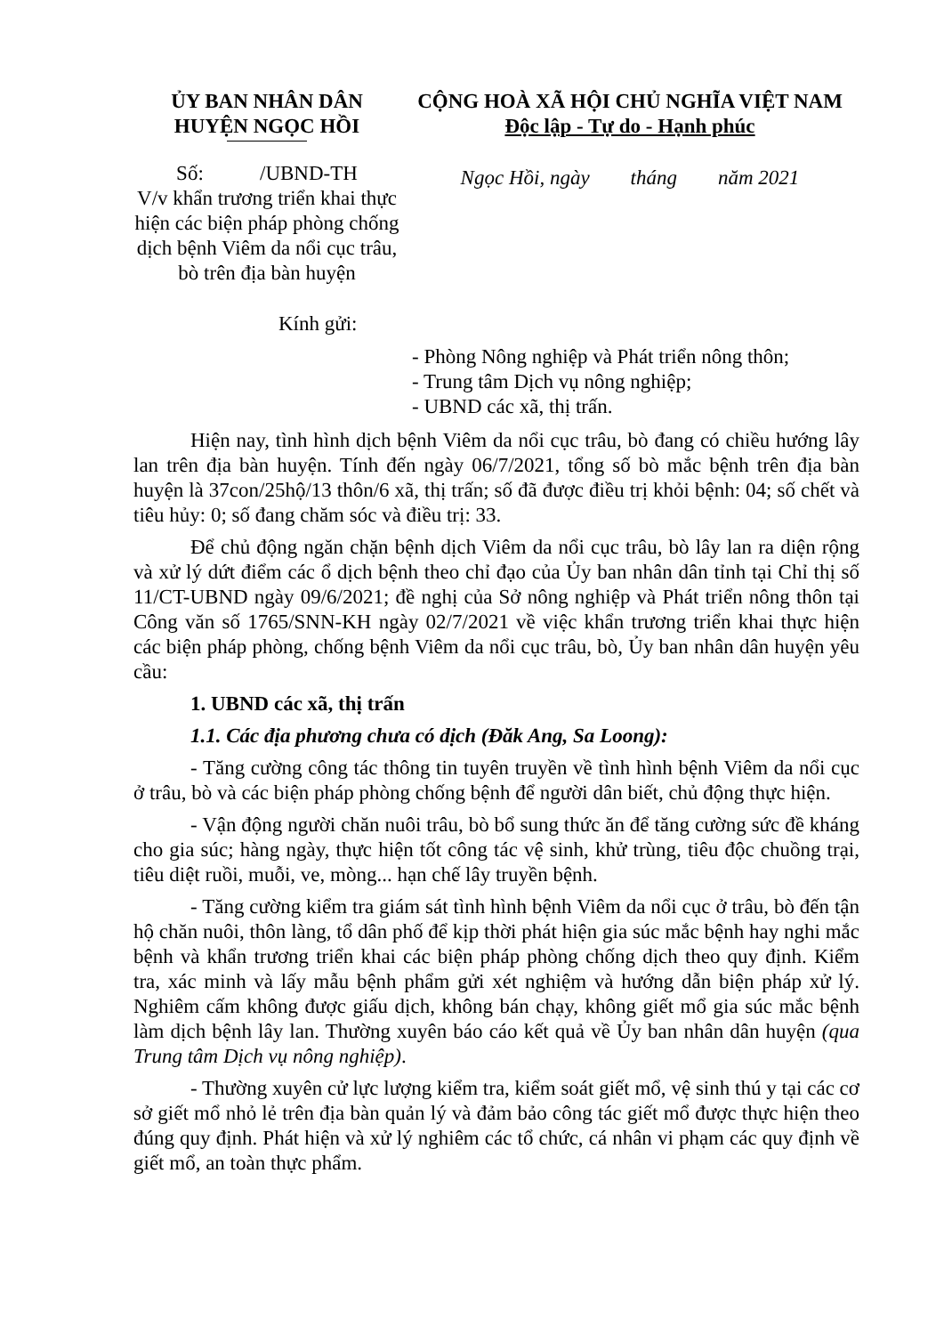ỦY BAN NHÂN DÂN
HUYỆN NGỌC HỒI
Số: /UBND-TH
V/v khẩn trương triển khai thực hiện các biện pháp phòng chống dịch bệnh Viêm da nổi cục trâu, bò trên địa bàn huyện
CỘNG HOÀ XÃ HỘI CHỦ NGHĨA VIỆT NAM
Độc lập - Tự do - Hạnh phúc
Ngọc Hồi, ngày tháng năm 2021
Kính gửi:
- Phòng Nông nghiệp và Phát triển nông thôn;
- Trung tâm Dịch vụ nông nghiệp;
- UBND các xã, thị trấn.
Hiện nay, tình hình dịch bệnh Viêm da nổi cục trâu, bò đang có chiều hướng lây lan trên địa bàn huyện. Tính đến ngày 06/7/2021, tổng số bò mắc bệnh trên địa bàn huyện là 37con/25hộ/13 thôn/6 xã, thị trấn; số đã được điều trị khỏi bệnh: 04; số chết và tiêu hủy: 0; số đang chăm sóc và điều trị: 33.
Để chủ động ngăn chặn bệnh dịch Viêm da nổi cục trâu, bò lây lan ra diện rộng và xử lý dứt điểm các ổ dịch bệnh theo chỉ đạo của Ủy ban nhân dân tỉnh tại Chỉ thị số 11/CT-UBND ngày 09/6/2021; đề nghị của Sở nông nghiệp và Phát triển nông thôn tại Công văn số 1765/SNN-KH ngày 02/7/2021 về việc khẩn trương triển khai thực hiện các biện pháp phòng, chống bệnh Viêm da nổi cục trâu, bò, Ủy ban nhân dân huyện yêu cầu:
1. UBND các xã, thị trấn
1.1. Các địa phương chưa có dịch (Đăk Ang, Sa Loong):
- Tăng cường công tác thông tin tuyên truyền về tình hình bệnh Viêm da nổi cục ở trâu, bò và các biện pháp phòng chống bệnh để người dân biết, chủ động thực hiện.
- Vận động người chăn nuôi trâu, bò bổ sung thức ăn để tăng cường sức đề kháng cho gia súc; hàng ngày, thực hiện tốt công tác vệ sinh, khử trùng, tiêu độc chuồng trại, tiêu diệt ruồi, muỗi, ve, mòng... hạn chế lây truyền bệnh.
- Tăng cường kiểm tra giám sát tình hình bệnh Viêm da nổi cục ở trâu, bò đến tận hộ chăn nuôi, thôn làng, tổ dân phố để kịp thời phát hiện gia súc mắc bệnh hay nghi mắc bệnh và khẩn trương triển khai các biện pháp phòng chống dịch theo quy định. Kiểm tra, xác minh và lấy mẫu bệnh phẩm gửi xét nghiệm và hướng dẫn biện pháp xử lý. Nghiêm cấm không được giấu dịch, không bán chạy, không giết mổ gia súc mắc bệnh làm dịch bệnh lây lan. Thường xuyên báo cáo kết quả về Ủy ban nhân dân huyện (qua Trung tâm Dịch vụ nông nghiệp).
- Thường xuyên cử lực lượng kiểm tra, kiểm soát giết mổ, vệ sinh thú y tại các cơ sở giết mổ nhỏ lẻ trên địa bàn quản lý và đảm bảo công tác giết mổ được thực hiện theo đúng quy định. Phát hiện và xử lý nghiêm các tổ chức, cá nhân vi phạm các quy định về giết mổ, an toàn thực phẩm.